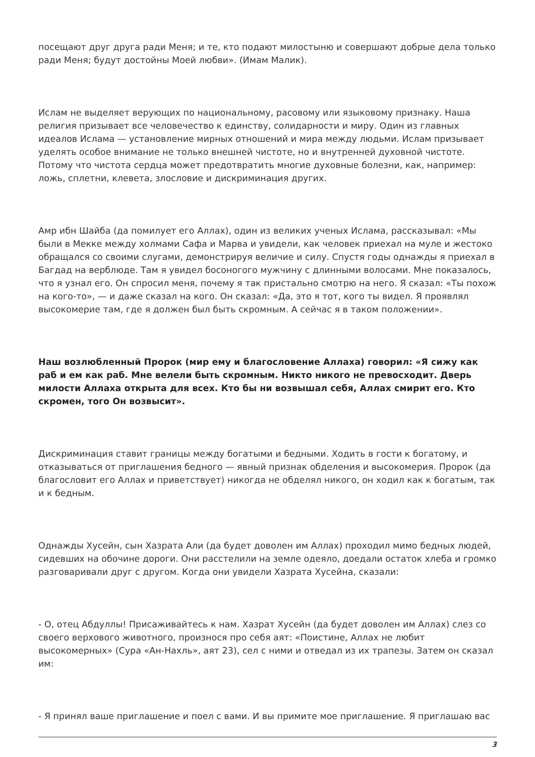посещают друг друга ради Меня; и те, кто подают милостыню и совершают добрые дела только ради Меня; будут достойны Моей любви». (Имам Малик).
Ислам не выделяет верующих по национальному, расовому или языковому признаку. Наша религия призывает все человечество к единству, солидарности и миру. Один из главных идеалов Ислама — установление мирных отношений и мира между людьми. Ислам призывает уделять особое внимание не только внешней чистоте, но и внутренней духовной чистоте. Потому что чистота сердца может предотвратить многие духовные болезни, как, например: ложь, сплетни, клевета, злословие и дискриминация других.
Амр ибн Шайба (да помилует его Аллах), один из великих ученых Ислама, рассказывал: «Мы были в Мекке между холмами Сафа и Марва и увидели, как человек приехал на муле и жестоко обращался со своими слугами, демонстрируя величие и силу. Спустя годы однажды я приехал в Багдад на верблюде. Там я увидел босоногого мужчину с длинными волосами. Мне показалось, что я узнал его. Он спросил меня, почему я так пристально смотрю на него. Я сказал: «Ты похож на кого-то», — и даже сказал на кого. Он сказал: «Да, это я тот, кого ты видел. Я проявлял высокомерие там, где я должен был быть скромным. А сейчас я в таком положении».
Наш возлюбленный Пророк (мир ему и благословение Аллаха) говорил: «Я сижу как раб и ем как раб. Мне велели быть скромным. Никто никого не превосходит. Дверь милости Аллаха открыта для всех. Кто бы ни возвышал себя, Аллах смирит его. Кто скромен, того Он возвысит».
Дискриминация ставит границы между богатыми и бедными. Ходить в гости к богатому, и отказываться от приглашения бедного — явный признак обделения и высокомерия. Пророк (да благословит его Аллах и приветствует) никогда не обделял никого, он ходил как к богатым, так и к бедным.
Однажды Хусейн, сын Хазрата Али (да будет доволен им Аллах) проходил мимо бедных людей, сидевших на обочине дороги. Они расстелили на земле одеяло, доедали остаток хлеба и громко разговаривали друг с другом. Когда они увидели Хазрата Хусейна, сказали:
- О, отец Абдуллы! Присаживайтесь к нам. Хазрат Хусейн (да будет доволен им Аллах) слез со своего верхового животного, произнося про себя аят: «Поистине, Аллах не любит высокомерных» (Сура «Ан-Нахль», аят 23), сел с ними и отведал из их трапезы. Затем он сказал им:
- Я принял ваше приглашение и поел с вами. И вы примите мое приглашение. Я приглашаю вас
3